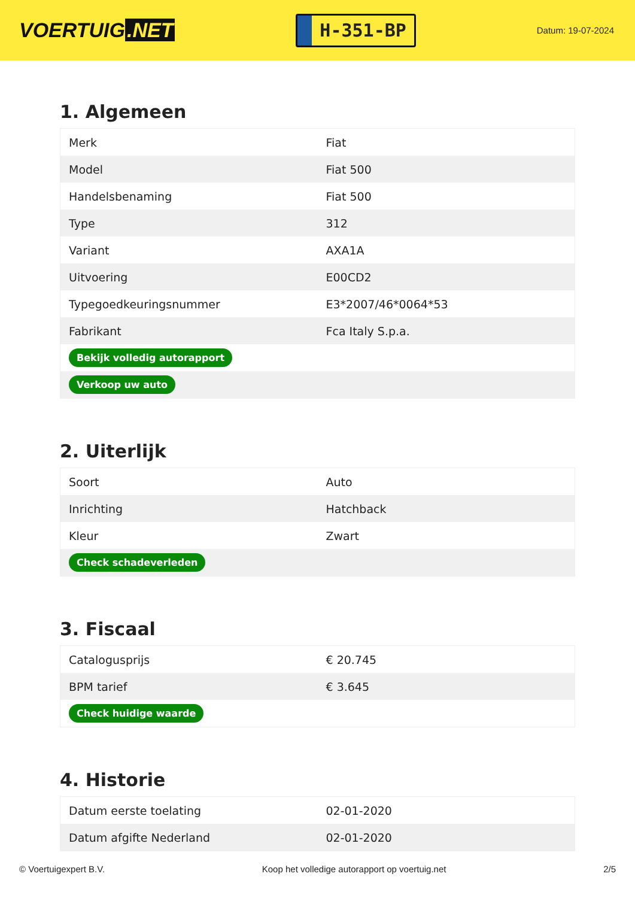VOERTUIG.NET
H-351-BP
Datum: 19-07-2024
1. Algemeen
| Merk | Fiat |
| Model | Fiat 500 |
| Handelsbenaming | Fiat 500 |
| Type | 312 |
| Variant | AXA1A |
| Uitvoering | E00CD2 |
| Typegoedkeuringsnummer | E3*2007/46*0064*53 |
| Fabrikant | Fca Italy S.p.a. |
| Bekijk volledig autorapport | |
| Verkoop uw auto | |
2. Uiterlijk
| Soort | Auto |
| Inrichting | Hatchback |
| Kleur | Zwart |
| Check schadeverleden | |
3. Fiscaal
| Catalogusprijs | € 20.745 |
| BPM tarief | € 3.645 |
| Check huidige waarde | |
4. Historie
| Datum eerste toelating | 02-01-2020 |
| Datum afgifte Nederland | 02-01-2020 |
© Voertuigexpert B.V. Koop het volledige autorapport op voertuig.net 2/5